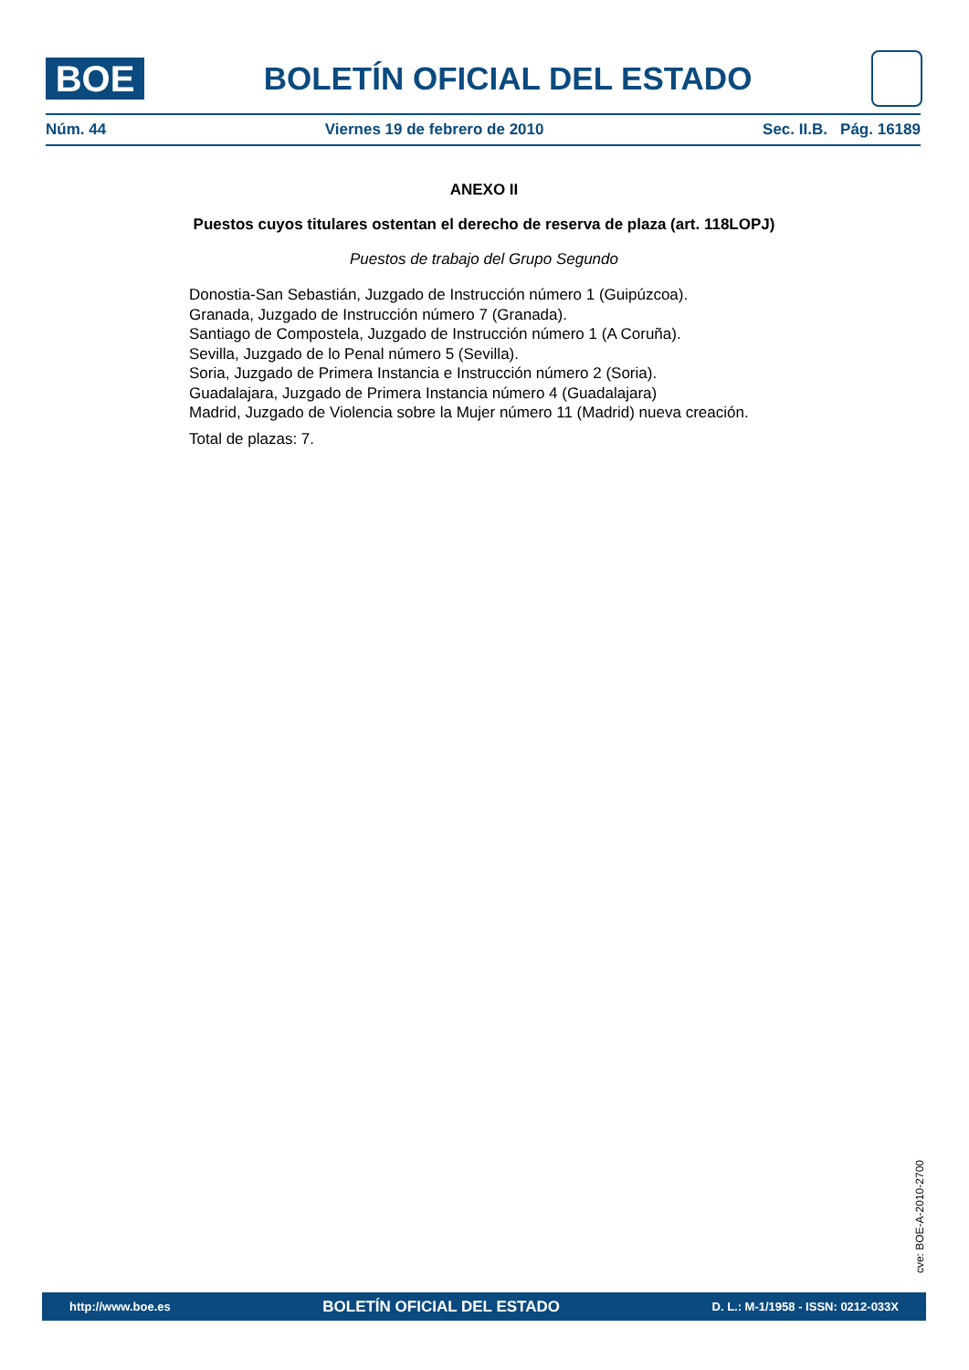BOE
BOLETÍN OFICIAL DEL ESTADO
Núm. 44 Viernes 19 de febrero de 2010 Sec. II.B. Pág. 16189
ANEXO II
Puestos cuyos titulares ostentan el derecho de reserva de plaza (art. 118LOPJ)
Puestos de trabajo del Grupo Segundo
Donostia-San Sebastián, Juzgado de Instrucción número 1 (Guipúzcoa).
Granada, Juzgado de Instrucción número 7 (Granada).
Santiago de Compostela, Juzgado de Instrucción número 1 (A Coruña).
Sevilla, Juzgado de lo Penal número 5 (Sevilla).
Soria, Juzgado de Primera Instancia e Instrucción número 2 (Soria).
Guadalajara, Juzgado de Primera Instancia número 4 (Guadalajara)
Madrid, Juzgado de Violencia sobre la Mujer número 11 (Madrid) nueva creación.
Total de plazas: 7.
cve: BOE-A-2010-2700
http://www.boe.es BOLETÍN OFICIAL DEL ESTADO D. L.: M-1/1958 - ISSN: 0212-033X